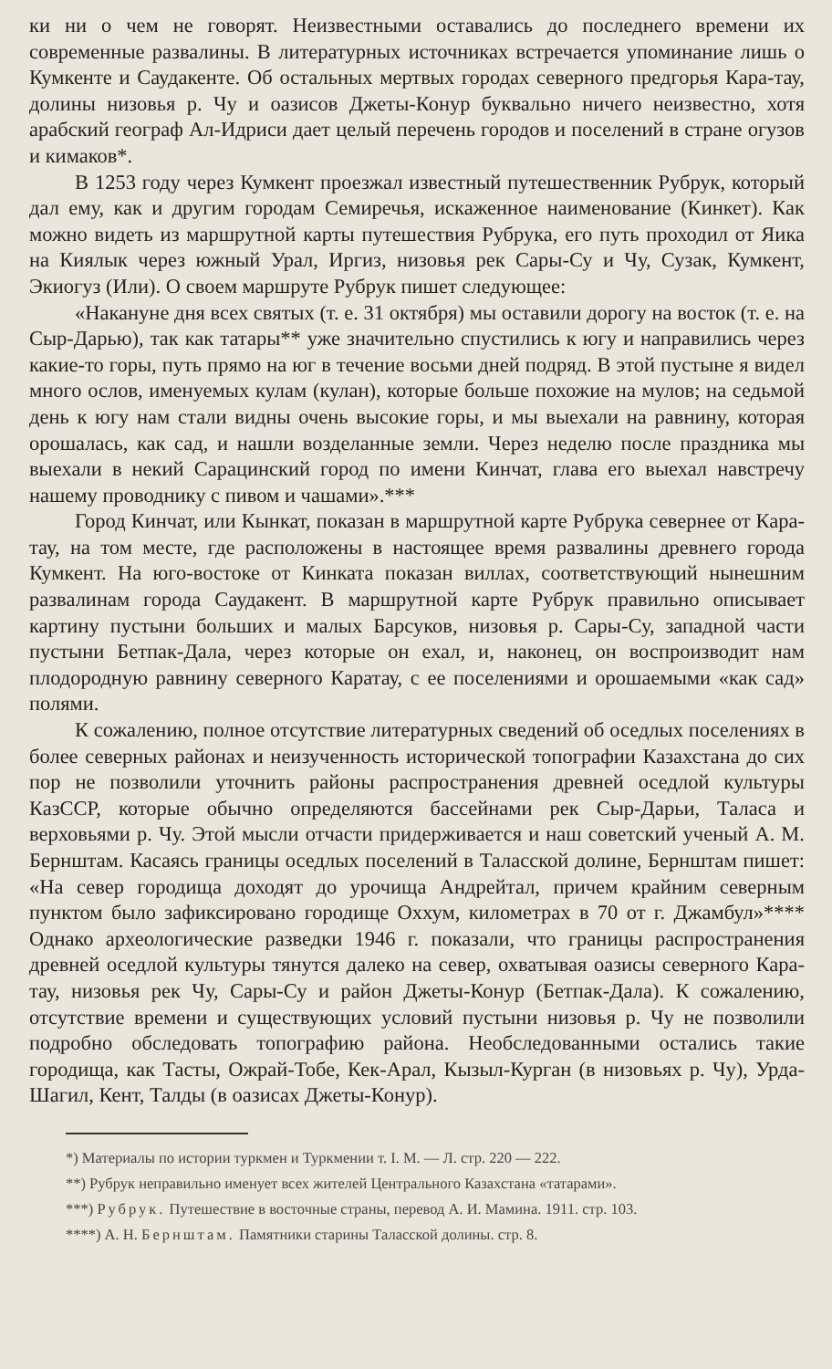ки ни о чем не говорят. Неизвестными оставались до последнего времени их современные развалины. В литературных источниках встречается упоминание лишь о Кумкенте и Саудакенте. Об остальных мертвых городах северного предгорья Кара-тау, долины низовья р. Чу и оазисов Джеты-Конур буквально ничего неизвестно, хотя арабский географ Ал-Идриси дает целый перечень городов и поселений в стране огузов и кимаков*.
В 1253 году через Кумкент проезжал известный путешественник Рубрук, который дал ему, как и другим городам Семиречья, искаженное наименование (Кинкет). Как можно видеть из маршрутной карты путешествия Рубрука, его путь проходил от Яика на Киялык через южный Урал, Иргиз, низовья рек Сары-Су и Чу, Сузак, Кумкент, Экиогуз (Или). О своем маршруте Рубрук пишет следующее:
«Накануне дня всех святых (т. е. 31 октября) мы оставили дорогу на восток (т. е. на Сыр-Дарью), так как татары** уже значительно спустились к югу и направились через какие-то горы, путь прямо на юг в течение восьми дней подряд. В этой пустыне я видел много ослов, именуемых кулам (кулан), которые больше похожие на мулов; на седьмой день к югу нам стали видны очень высокие горы, и мы выехали на равнину, которая орошалась, как сад, и нашли возделанные земли. Через неделю после праздника мы выехали в некий Сарацинский город по имени Кинчат, глава его выехал навстречу нашему проводнику с пивом и чашами».***
Город Кинчат, или Кынкат, показан в маршрутной карте Рубрука севернее от Кара-тау, на том месте, где расположены в настоящее время развалины древнего города Кумкент. На юго-востоке от Кинката показан виллах, соответствующий нынешним развалинам города Саудакент. В маршрутной карте Рубрук правильно описывает картину пустыни больших и малых Барсуков, низовья р. Сары-Су, западной части пустыни Бетпак-Дала, через которые он ехал, и, наконец, он воспроизводит нам плодородную равнину северного Каратау, с ее поселениями и орошаемыми «как сад» полями.
К сожалению, полное отсутствие литературных сведений об оседлых поселениях в более северных районах и неизученность исторической топографии Казахстана до сих пор не позволили уточнить районы распространения древней оседлой культуры КазССР, которые обычно определяются бассейнами рек Сыр-Дарьи, Таласа и верховьями р. Чу. Этой мысли отчасти придерживается и наш советский ученый А. М. Бернштам. Касаясь границы оседлых поселений в Таласской долине, Бернштам пишет: «На север городища доходят до урочища Андрейтал, причем крайним северным пунктом было зафиксировано городище Оххум, километрах в 70 от г. Джамбул»**** Однако археологические разведки 1946 г. показали, что границы распространения древней оседлой культуры тянутся далеко на север, охватывая оазисы северного Кара-тау, низовья рек Чу, Сары-Су и район Джеты-Конур (Бетпак-Дала). К сожалению, отсутствие времени и существующих условий пустыни низовья р. Чу не позволили подробно обследовать топографию района. Необследованными остались такие городища, как Тасты, Ожрай-Тобе, Кек-Арал, Кызыл-Курган (в низовьях р. Чу), Урда-Шагил, Кент, Талды (в оазисах Джеты-Конур).
*) Материалы по истории туркмен и Туркмении т. I. М. — Л. стр. 220 — 222.
**) Рубрук неправильно именует всех жителей Центрального Казахстана «татарами».
***) Рубрук. Путешествие в восточные страны, перевод А. И. Мамина. 1911. стр. 103.
****) А. Н. Бернштам. Памятники старины Таласской долины. стр. 8.